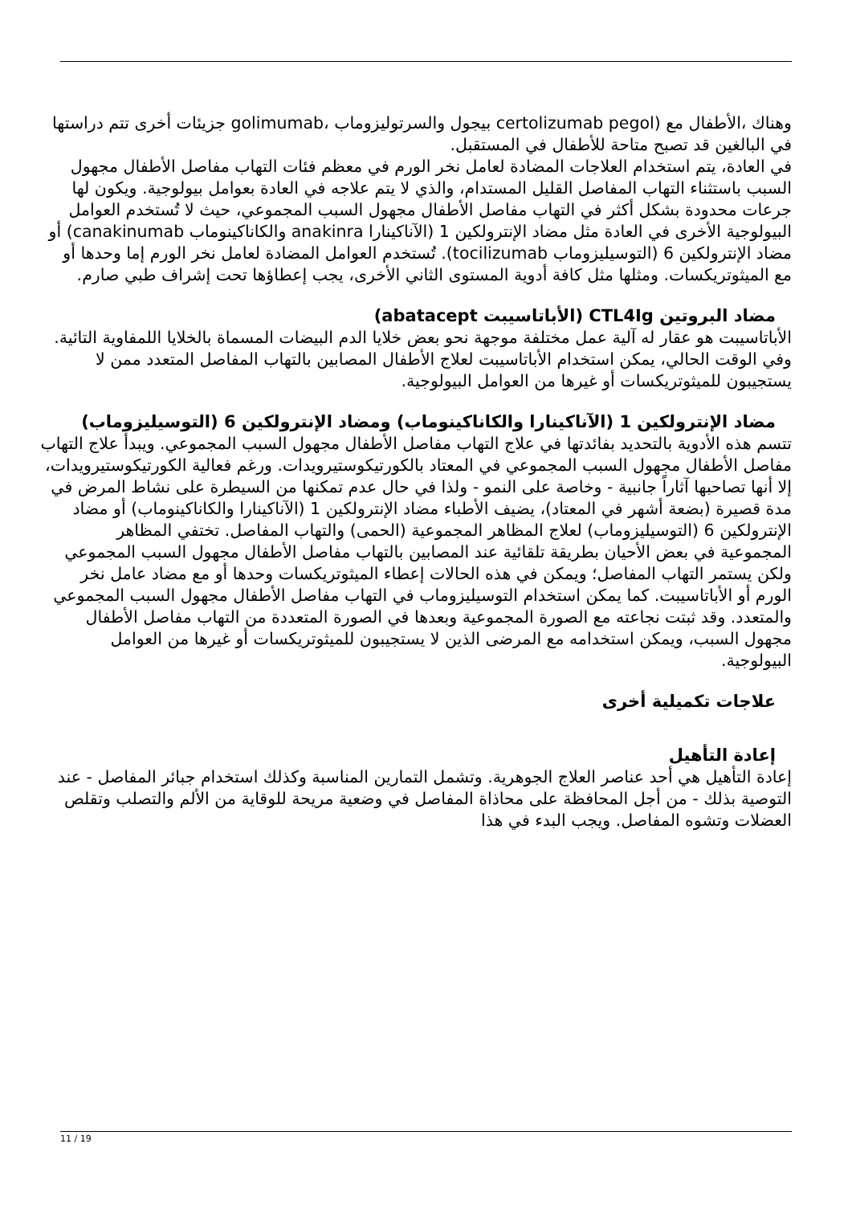وهناك ،الأطفال مع (certolizumab pegol بيجول والسرتوليزوماب ،golimumab جزيئات أخرى تتم دراستها في البالغين قد تصبح متاحة للأطفال في المستقبل.
في العادة، يتم استخدام العلاجات المضادة لعامل نخر الورم في معظم فئات التهاب مفاصل الأطفال مجهول السبب باستثناء التهاب المفاصل القليل المستدام، والذي لا يتم علاجه في العادة بعوامل بيولوجية. ويكون لها جرعات محدودة بشكل أكثر في التهاب مفاصل الأطفال مجهول السبب المجموعي، حيث لا تُستخدم العوامل البيولوجية الأخرى في العادة مثل مضاد الإنترولكين 1 (الآناكينارا anakinra والكاناكينوماب canakinumab) أو مضاد الإنترولكين 6 (التوسيليزوماب tocilizumab). تُستخدم العوامل المضادة لعامل نخر الورم إما وحدها أو مع الميثوتريكسات. ومثلها مثل كافة أدوية المستوى الثاني الأخرى، يجب إعطاؤها تحت إشراف طبي صارم.
مضاد البروتين CTL4Ig (الأباتاسيبت abatacept)
الأباتاسيبت هو عقار له آلية عمل مختلفة موجهة نحو بعض خلايا الدم البيضات المسماة بالخلايا اللمفاوية التائية. وفي الوقت الحالي، يمكن استخدام الأباتاسيبت لعلاج الأطفال المصابين بالتهاب المفاصل المتعدد ممن لا يستجيبون للميثوتريكسات أو غيرها من العوامل البيولوجية.
مضاد الإنترولكين 1 (الآناكينارا والكاناكينوماب) ومضاد الإنترولكين 6 (التوسيليزوماب)
تتسم هذه الأدوية بالتحديد بفائدتها في علاج التهاب مفاصل الأطفال مجهول السبب المجموعي. ويبدأ علاج التهاب مفاصل الأطفال مجهول السبب المجموعي في المعتاد بالكورتيكوستيرويدات. ورغم فعالية الكورتيكوستيرويدات، إلا أنها تصاحبها آثاراً جانبية - وخاصة على النمو - ولذا في حال عدم تمكنها من السيطرة على نشاط المرض في مدة قصيرة (بضعة أشهر في المعتاد)، يضيف الأطباء مضاد الإنترولكين 1 (الآناكينارا والكاناكينوماب) أو مضاد الإنترولكين 6 (التوسيليزوماب) لعلاج المظاهر المجموعية (الحمى) والتهاب المفاصل. تختفي المظاهر المجموعية في بعض الأحيان بطريقة تلقائية عند المصابين بالتهاب مفاصل الأطفال مجهول السبب المجموعي ولكن يستمر التهاب المفاصل؛ ويمكن في هذه الحالات إعطاء الميثوتريكسات وحدها أو مع مضاد عامل نخر الورم أو الأباتاسيبت. كما يمكن استخدام التوسيليزوماب في التهاب مفاصل الأطفال مجهول السبب المجموعي والمتعدد. وقد ثبتت نجاعته مع الصورة المجموعية وبعدها في الصورة المتعددة من التهاب مفاصل الأطفال مجهول السبب، ويمكن استخدامه مع المرضى الذين لا يستجيبون للميثوتريكسات أو غيرها من العوامل البيولوجية.
علاجات تكميلية أخرى
إعادة التأهيل
إعادة التأهيل هي أحد عناصر العلاج الجوهرية. وتشمل التمارين المناسبة وكذلك استخدام جبائر المفاصل - عند التوصية بذلك - من أجل المحافظة على محاذاة المفاصل في وضعية مريحة للوقاية من الألم والتصلب وتقلص العضلات وتشوه المفاصل. ويجب البدء في هذا
11 / 19